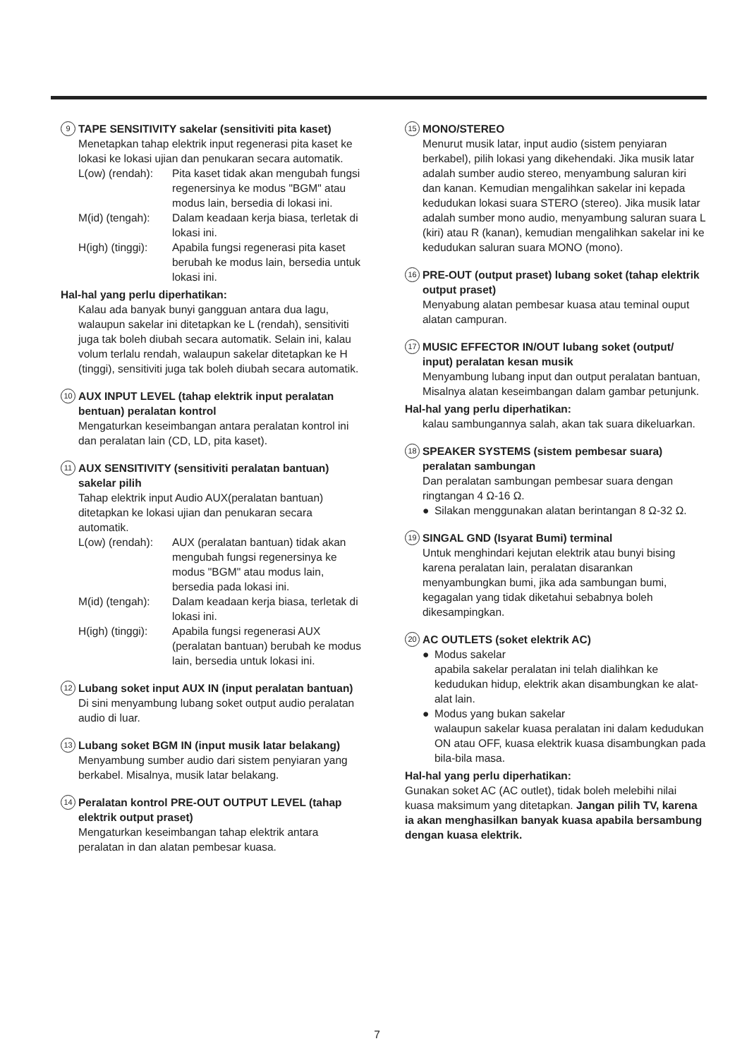9 TAPE SENSITIVITY sakelar (sensitiviti pita kaset)
Menetapkan tahap elektrik input regenerasi pita kaset ke lokasi ke lokasi ujian dan penukaran secara automatik.
L(ow) (rendah):
Pita kaset tidak akan mengubah fungsi regenersinya ke modus "BGM" atau modus lain, bersedia di lokasi ini.
M(id) (tengah):
Dalam keadaan kerja biasa, terletak di lokasi ini.
H(igh) (tinggi):
Apabila fungsi regenerasi pita kaset berubah ke modus lain, bersedia untuk lokasi ini.
Hal-hal yang perlu diperhatikan:
Kalau ada banyak bunyi gangguan antara dua lagu, walaupun sakelar ini ditetapkan ke L (rendah), sensitiviti juga tak boleh diubah secara automatik. Selain ini, kalau volum terlalu rendah, walaupun sakelar ditetapkan ke H (tinggi), sensitiviti juga tak boleh diubah secara automatik.
10 AUX INPUT LEVEL (tahap elektrik input peralatan bentuan) peralatan kontrol
Mengaturkan keseimbangan antara peralatan kontrol ini dan peralatan lain (CD, LD, pita kaset).
11 AUX SENSITIVITY (sensitiviti peralatan bantuan) sakelar pilih
Tahap elektrik input Audio AUX(peralatan bantuan) ditetapkan ke lokasi ujian dan penukaran secara automatik.
L(ow) (rendah):
AUX (peralatan bantuan) tidak akan mengubah fungsi regenersinya ke modus "BGM" atau modus lain, bersedia pada lokasi ini.
M(id) (tengah):
Dalam keadaan kerja biasa, terletak di lokasi ini.
H(igh) (tinggi):
Apabila fungsi regenerasi AUX (peralatan bantuan) berubah ke modus lain, bersedia untuk lokasi ini.
12 Lubang soket input AUX IN (input peralatan bantuan)
Di sini menyambung lubang soket output audio peralatan audio di luar.
13 Lubang soket BGM IN (input musik latar belakang)
Menyambung sumber audio dari sistem penyiaran yang berkabel. Misalnya, musik latar belakang.
14 Peralatan kontrol PRE-OUT OUTPUT LEVEL (tahap elektrik output praset)
Mengaturkan keseimbangan tahap elektrik antara peralatan in dan alatan pembesar kuasa.
15 MONO/STEREO
Menurut musik latar, input audio (sistem penyiaran berkabel), pilih lokasi yang dikehendaki. Jika musik latar adalah sumber audio stereo, menyambung saluran kiri dan kanan. Kemudian mengalihkan sakelar ini kepada kedudukan lokasi suara STERO (stereo). Jika musik latar adalah sumber mono audio, menyambung saluran suara L (kiri) atau R (kanan), kemudian mengalihkan sakelar ini ke kedudukan saluran suara MONO (mono).
16 PRE-OUT (output praset) lubang soket (tahap elektrik output praset)
Menyabung alatan pembesar kuasa atau teminal ouput alatan campuran.
17 MUSIC EFFECTOR IN/OUT lubang soket (output/ input) peralatan kesan musik
Menyambung lubang input dan output peralatan bantuan, Misalnya alatan keseimbangan dalam gambar petunjunk.
Hal-hal yang perlu diperhatikan:
kalau sambungannya salah, akan tak suara dikeluarkan.
18 SPEAKER SYSTEMS (sistem pembesar suara) peralatan sambungan
Dan peralatan sambungan pembesar suara dengan ringtangan 4 Ω-16 Ω.
● Silakan menggunakan alatan berintangan 8 Ω-32 Ω.
19 SINGAL GND (Isyarat Bumi) terminal
Untuk menghindari kejutan elektrik atau bunyi bising karena peralatan lain, peralatan disarankan menyambungkan bumi, jika ada sambungan bumi, kegagalan yang tidak diketahui sebabnya boleh dikesampingkan.
20 AC OUTLETS (soket elektrik AC)
● Modus sakelar
apabila sakelar peralatan ini telah dialihkan ke kedudukan hidup, elektrik akan disambungkan ke alat-alat lain.
● Modus yang bukan sakelar
walaupun sakelar kuasa peralatan ini dalam kedudukan ON atau OFF, kuasa elektrik kuasa disambungkan pada bila-bila masa.
Hal-hal yang perlu diperhatikan:
Gunakan soket AC (AC outlet), tidak boleh melebihi nilai kuasa maksimum yang ditetapkan. Jangan pilih TV, karena ia akan menghasilkan banyak kuasa apabila bersambung dengan kuasa elektrik.
7